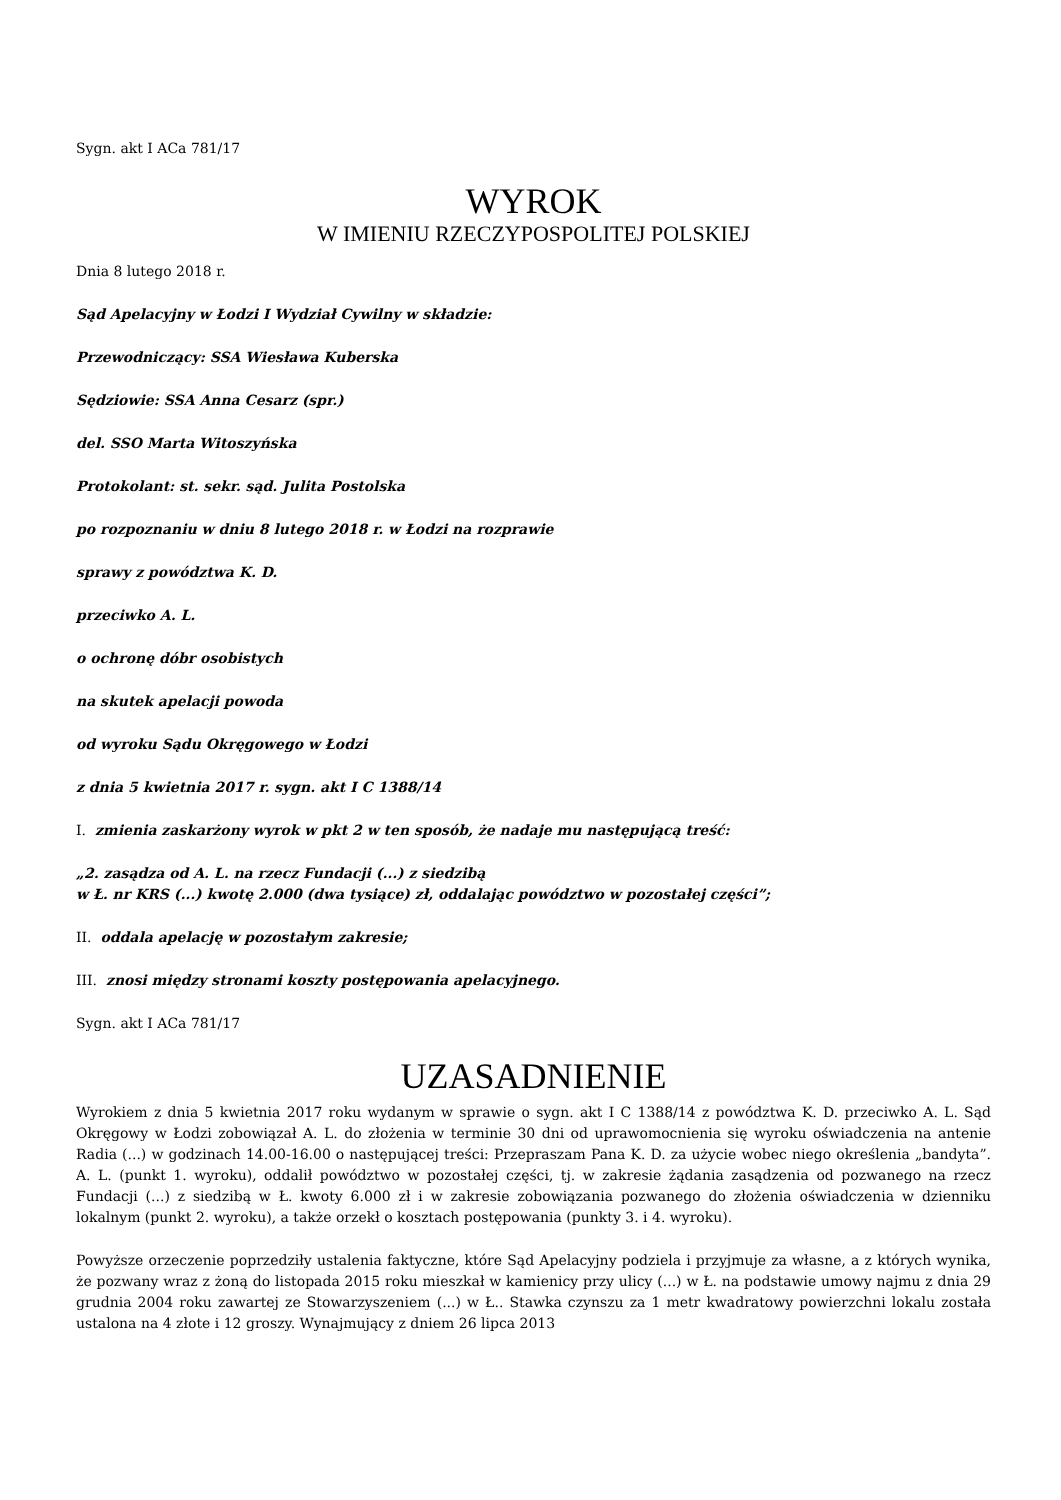Sygn. akt I ACa 781/17
WYROK
W IMIENIU RZECZYPOSPOLITEJ POLSKIEJ
Dnia 8 lutego 2018 r.
Sąd Apelacyjny w Łodzi I Wydział Cywilny w składzie:
Przewodniczący: SSA Wiesława Kuberska
Sędziowie: SSA Anna Cesarz (spr.)
del. SSO Marta Witoszyńska
Protokolant: st. sekr. sąd. Julita Postolska
po rozpoznaniu w dniu 8 lutego 2018 r. w Łodzi na rozprawie
sprawy z powództwa K. D.
przeciwko A. L.
o ochronę dóbr osobistych
na skutek apelacji powoda
od wyroku Sądu Okręgowego w Łodzi
z dnia 5 kwietnia 2017 r. sygn. akt I C 1388/14
I. zmienia zaskarżony wyrok w pkt 2 w ten sposób, że nadaje mu następującą treść:
„2. zasądza od A. L. na rzecz Fundacji (...) z siedzibą
w Ł. nr KRS (...) kwotę 2.000 (dwa tysiące) zł, oddalając powództwo w pozostałej części”;
II. oddala apelację w pozostałym zakresie;
III. znosi między stronami koszty postępowania apelacyjnego.
Sygn. akt I ACa 781/17
UZASADNIENIE
Wyrokiem z dnia 5 kwietnia 2017 roku wydanym w sprawie o sygn. akt I C 1388/14 z powództwa K. D. przeciwko A. L. Sąd Okręgowy w Łodzi zobowiązał A. L. do złożenia w terminie 30 dni od uprawomocnienia się wyroku oświadczenia na antenie Radia (...) w godzinach 14.00-16.00 o następującej treści: Przepraszam Pana K. D. za użycie wobec niego określenia „bandyta”. A. L. (punkt 1. wyroku), oddalił powództwo w pozostałej części, tj. w zakresie żądania zasądzenia od pozwanego na rzecz Fundacji (...) z siedzibą w Ł. kwoty 6.000 zł i w zakresie zobowiązania pozwanego do złożenia oświadczenia w dzienniku lokalnym (punkt 2. wyroku), a także orzekł o kosztach postępowania (punkty 3. i 4. wyroku).
Powyższe orzeczenie poprzedziły ustalenia faktyczne, które Sąd Apelacyjny podziela i przyjmuje za własne, a z których wynika, że pozwany wraz z żoną do listopada 2015 roku mieszkał w kamienicy przy ulicy (...) w Ł. na podstawie umowy najmu z dnia 29 grudnia 2004 roku zawartej ze Stowarzyszeniem (...) w Ł.. Stawka czynszu za 1 metr kwadratowy powierzchni lokalu została ustalona na 4 złote i 12 groszy. Wynajmujący z dniem 26 lipca 2013